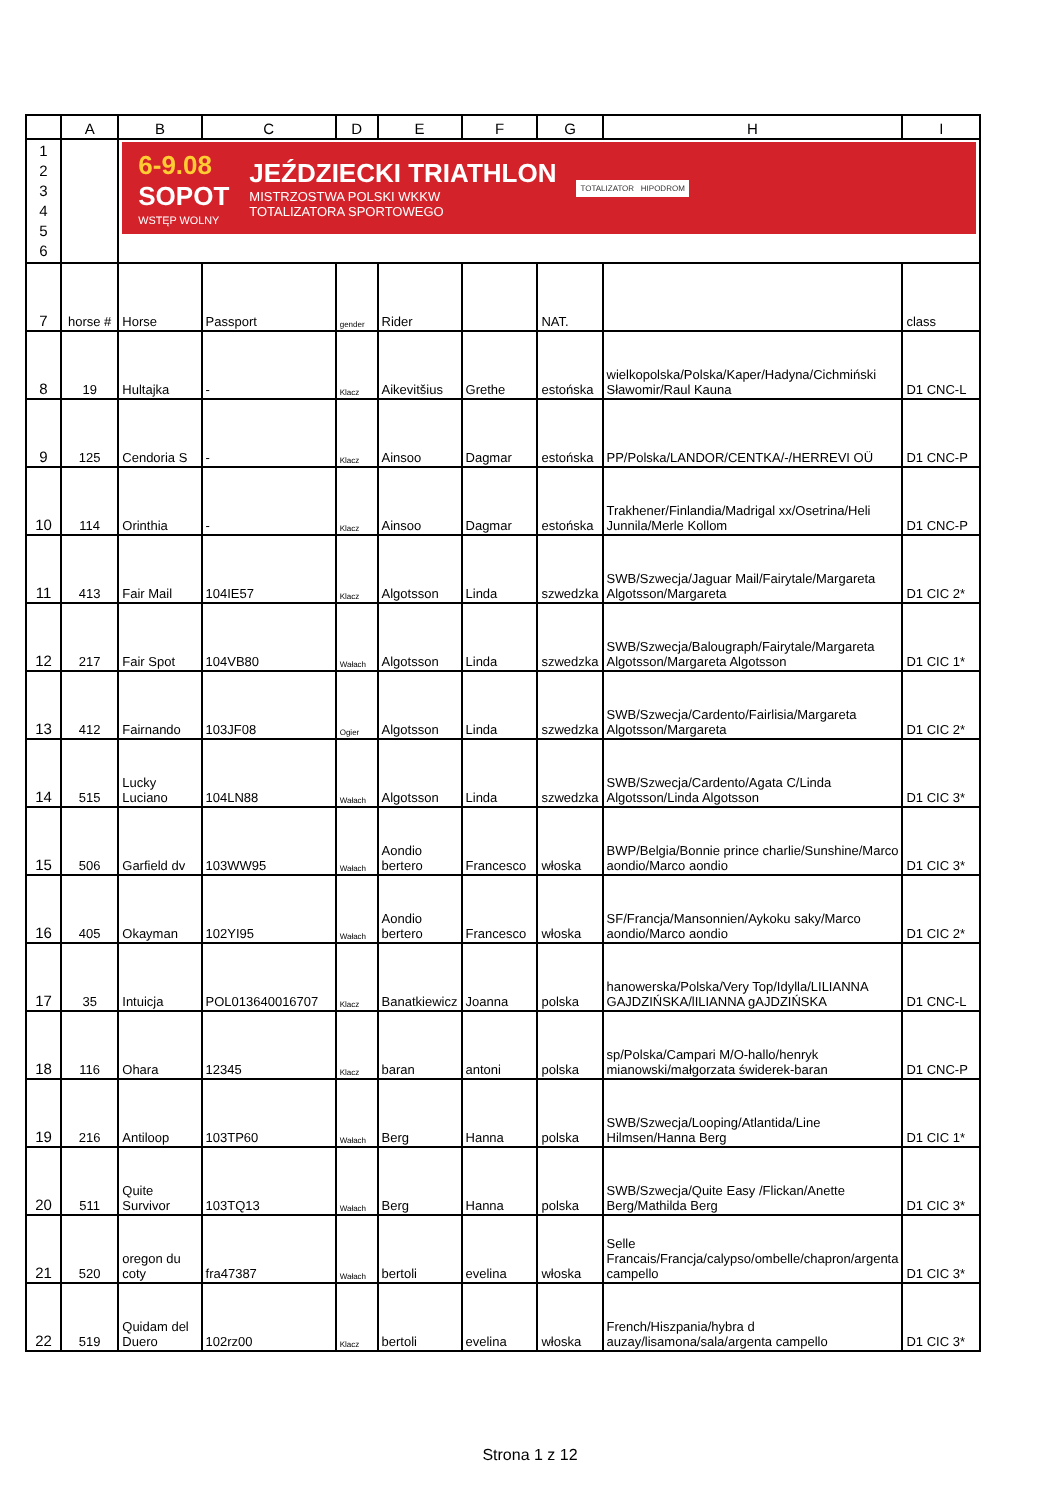| | A | B | C | D | E | F | G | H | I |
| --- | --- | --- | --- | --- | --- | --- | --- | --- | --- |
| 1 2 3 4 5 6 | | 6-9.08 SOPOT WSTĘP WOLNY JEŹDZIECKI TRIATHLON MISTRZOSTWA POLSKI WKKW TOTALIZATORA SPORTOWEGO TOTALIZATOR HIPODROM | | | | | | | |
| 7 | horse # | Horse | Passport | gender | Rider | | NAT. | | class |
| 8 | 19 | Hultajka | - | Klacz | Aikevitšius | Grethe | estońska | wielkopolska/Polska/Kaper/Hadyna/Cichmiński Sławomir/Raul Kauna | D1 CNC-L |
| 9 | 125 | Cendoria S | - | Klacz | Ainsoo | Dagmar | estońska | PP/Polska/LANDOR/CENTKA/-/HERREVI OÜ | D1 CNC-P |
| 10 | 114 | Orinthia | - | Klacz | Ainsoo | Dagmar | estońska | Trakhener/Finlandia/Madrigal xx/Osetrina/Heli Junnila/Merle Kollom | D1 CNC-P |
| 11 | 413 | Fair Mail | 104IE57 | Klacz | Algotsson | Linda | szwedzka | SWB/Szwecja/Jaguar Mail/Fairytale/Margareta Algotsson/Margareta | D1 CIC 2* |
| 12 | 217 | Fair Spot | 104VB80 | Wałach | Algotsson | Linda | szwedzka | SWB/Szwecja/Balougraph/Fairytale/Margareta Algotsson/Margareta Algotsson | D1 CIC 1* |
| 13 | 412 | Fairnando | 103JF08 | Ogier | Algotsson | Linda | szwedzka | SWB/Szwecja/Cardento/Fairlisia/Margareta Algotsson/Margareta | D1 CIC 2* |
| 14 | 515 | Lucky Luciano | 104LN88 | Wałach | Algotsson | Linda | szwedzka | SWB/Szwecja/Cardento/Agata C/Linda Algotsson/Linda Algotsson | D1 CIC 3* |
| 15 | 506 | Garfield dv | 103WW95 | Wałach | Aondio bertero | Francesco | włoska | BWP/Belgia/Bonnie prince charlie/Sunshine/Marco aondio/Marco aondio | D1 CIC 3* |
| 16 | 405 | Okayman | 102YI95 | Wałach | Aondio bertero | Francesco | włoska | SF/Francja/Mansonnien/Aykoku saky/Marco aondio/Marco aondio | D1 CIC 2* |
| 17 | 35 | Intuicja | POL013640016707 | Klacz | Banatkiewicz | Joanna | polska | hanowerska/Polska/Very Top/Idylla/LILIANNA GAJDZIŃSKA/lILIANNA gAJDZIŃSKA | D1 CNC-L |
| 18 | 116 | Ohara | 12345 | Klacz | baran | antoni | polska | sp/Polska/Campari M/O-hallo/henryk mianowski/małgorzata świderek-baran | D1 CNC-P |
| 19 | 216 | Antiloop | 103TP60 | Wałach | Berg | Hanna | polska | SWB/Szwecja/Looping/Atlantida/Line Hilmsen/Hanna Berg | D1 CIC 1* |
| 20 | 511 | Quite Survivor | 103TQ13 | Wałach | Berg | Hanna | polska | SWB/Szwecja/Quite Easy /Flickan/Anette Berg/Mathilda Berg | D1 CIC 3* |
| 21 | 520 | oregon du coty | fra47387 | Wałach | bertoli | evelina | włoska | Selle Francais/Francja/calypso/ombelle/chapron/argenta campello | D1 CIC 3* |
| 22 | 519 | Quidam del Duero | 102rz00 | Klacz | bertoli | evelina | włoska | French/Hiszpania/hybra d auzay/lisamona/sala/argenta campello | D1 CIC 3* |
Strona 1 z 12